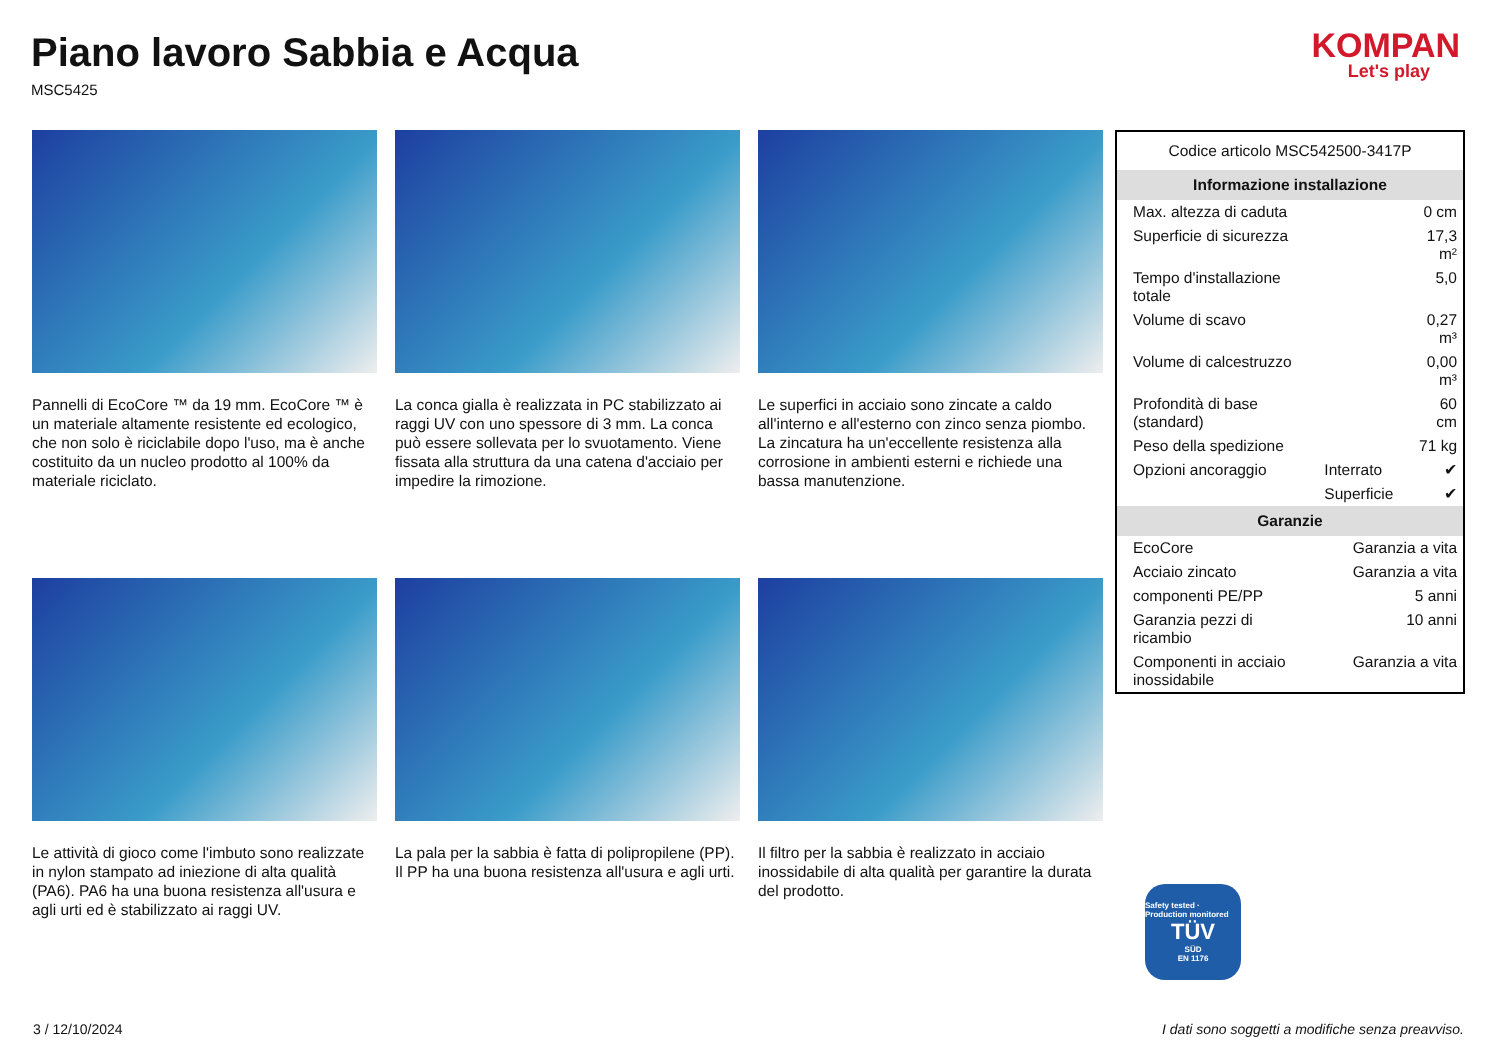Piano lavoro Sabbia e Acqua
MSC5425
KOMPAN
Let's play
Pannelli di EcoCore ™ da 19 mm. EcoCore ™ è un materiale altamente resistente ed ecologico, che non solo è riciclabile dopo l'uso, ma è anche costituito da un nucleo prodotto al 100% da materiale riciclato.
La conca gialla è realizzata in PC stabilizzato ai raggi UV con uno spessore di 3 mm. La conca può essere sollevata per lo svuotamento. Viene fissata alla struttura da una catena d'acciaio per impedire la rimozione.
Le superfici in acciaio sono zincate a caldo all'interno e all'esterno con zinco senza piombo. La zincatura ha un'eccellente resistenza alla corrosione in ambienti esterni e richiede una bassa manutenzione.
Le attività di gioco come l'imbuto sono realizzate in nylon stampato ad iniezione di alta qualità (PA6). PA6 ha una buona resistenza all'usura e agli urti ed è stabilizzato ai raggi UV.
La pala per la sabbia è fatta di polipropilene (PP). Il PP ha una buona resistenza all'usura e agli urti.
Il filtro per la sabbia è realizzato in acciaio inossidabile di alta qualità per garantire la durata del prodotto.
| Codice articolo MSC542500-3417P | | |
| Informazione installazione | | |
| Max. altezza di caduta | | 0 cm |
| Superficie di sicurezza | | 17,3 m² |
| Tempo d'installazione totale | | 5,0 |
| Volume di scavo | | 0,27 m³ |
| Volume di calcestruzzo | | 0,00 m³ |
| Profondità di base (standard) | | 60 cm |
| Peso della spedizione | | 71 kg |
| Opzioni ancoraggio | Interrato | ✔ |
| | Superficie | ✔ |
| Garanzie | | |
| EcoCore | Garanzia a vita | |
| Acciaio zincato | Garanzia a vita | |
| componenti PE/PP | 5 anni | |
| Garanzia pezzi di ricambio | 10 anni | |
| Componenti in acciaio inossidabile | Garanzia a vita | |
Safety tested · Production monitored
TÜV
SÜD
EN 1176
3 / 12/10/2024 I dati sono soggetti a modifiche senza preavviso.